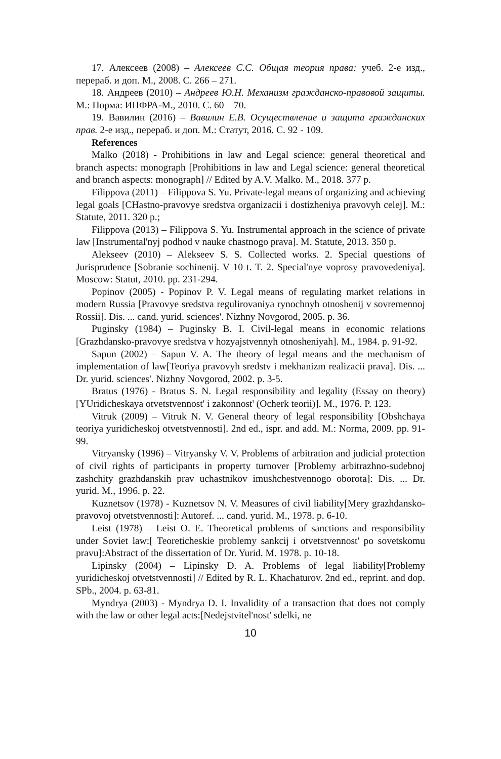17. Алексеев (2008) – Алексеев С.С. Общая теория права: учеб. 2-е изд., перераб. и доп. М., 2008. С. 266 – 271.
18. Андреев (2010) – Андреев Ю.Н. Механизм гражданско-правовой защиты. М.: Норма: ИНФРА-М., 2010. С. 60 – 70.
19. Вавилин (2016) – Вавилин Е.В. Осуществление и защита гражданских прав. 2-е изд., перераб. и доп. М.: Статут, 2016. С. 92 - 109.
References
Malko (2018) - Prohibitions in law and Legal science: general theoretical and branch aspects: monograph [Prohibitions in law and Legal science: general theoretical and branch aspects: monograph] // Edited by A.V. Malko. M., 2018. 377 p.
Filippova (2011) – Filippova S. Yu. Private-legal means of organizing and achieving legal goals [CHastno-pravovye sredstva organizacii i dostizheniya pravovyh celej]. M.: Statute, 2011. 320 p.;
Filippova (2013) – Filippova S. Yu. Instrumental approach in the science of private law [Instrumental'nyj podhod v nauke chastnogo prava]. M. Statute, 2013. 350 p.
Alekseev (2010) – Alekseev S. S. Collected works. 2. Special questions of Jurisprudence [Sobranie sochinenij. V 10 t. T. 2. Special'nye voprosy pravovedeniya]. Moscow: Statut, 2010. pp. 231-294.
Popinov (2005) - Popinov P. V. Legal means of regulating market relations in modern Russia [Pravovye sredstva regulirovaniya rynochnyh otnoshenij v sovremennoj Rossii]. Dis. ... cand. yurid. sciences'. Nizhny Novgorod, 2005. p. 36.
Puginsky (1984) – Puginsky B. I. Civil-legal means in economic relations [Grazhdansko-pravovye sredstva v hozyajstvennyh otnosheniyah]. M., 1984. p. 91-92.
Sapun (2002) – Sapun V. A. The theory of legal means and the mechanism of implementation of law[Teoriya pravovyh sredstv i mekhanizm realizacii prava]. Dis. ... Dr. yurid. sciences'. Nizhny Novgorod, 2002. p. 3-5.
Bratus (1976) - Bratus S. N. Legal responsibility and legality (Essay on theory) [YUridicheskaya otvetstvennost' i zakonnost' (Ocherk teorii)]. M., 1976. P. 123.
Vitruk (2009) – Vitruk N. V. General theory of legal responsibility [Obshchaya teoriya yuridicheskoj otvetstvennosti]. 2nd ed., ispr. and add. M.: Norma, 2009. pp. 91-99.
Vitryansky (1996) – Vitryansky V. V. Problems of arbitration and judicial protection of civil rights of participants in property turnover [Problemy arbitrazhno-sudebnoj zashchity grazhdanskih prav uchastnikov imushchestvennogo oborota]: Dis. ... Dr. yurid. M., 1996. p. 22.
Kuznetsov (1978) - Kuznetsov N. V. Measures of civil liability[Mery grazhdansko-pravovoj otvetstvennosti]: Autoref. ... cand. yurid. M., 1978. p. 6-10.
Leist (1978) – Leist O. E. Theoretical problems of sanctions and responsibility under Soviet law:[ Teoreticheskie problemy sankcij i otvetstvennost' po sovetskomu pravu]:Abstract of the dissertation of Dr. Yurid. M. 1978. p. 10-18.
Lipinsky (2004) – Lipinsky D. A. Problems of legal liability[Problemy yuridicheskoj otvetstvennosti] // Edited by R. L. Khachaturov. 2nd ed., reprint. and dop. SPb., 2004. p. 63-81.
Myndrya (2003) - Myndrya D. I. Invalidity of a transaction that does not comply with the law or other legal acts:[Nedejstvitel'nost' sdelki, ne
10